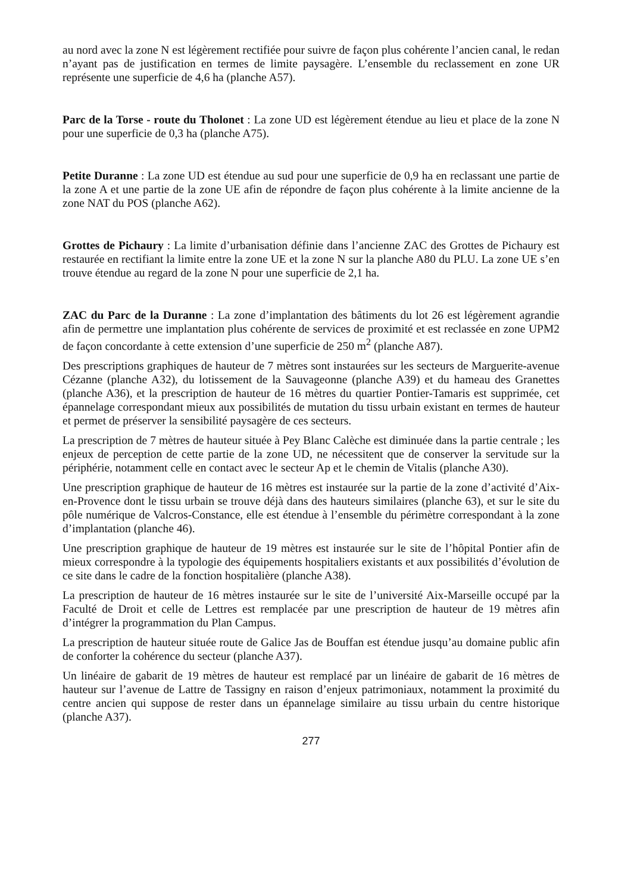au nord avec la zone N est légèrement rectifiée pour suivre de façon plus cohérente l’ancien canal, le redan n’ayant pas de justification en termes de limite paysagère. L’ensemble du reclassement en zone UR représente une superficie de 4,6 ha (planche A57).
Parc de la Torse - route du Tholonet : La zone UD est légèrement étendue au lieu et place de la zone N pour une superficie de 0,3 ha (planche A75).
Petite Duranne : La zone UD est étendue au sud pour une superficie de 0,9 ha en reclassant une partie de la zone A et une partie de la zone UE afin de répondre de façon plus cohérente à la limite ancienne de la zone NAT du POS (planche A62).
Grottes de Pichaury : La limite d’urbanisation définie dans l’ancienne ZAC des Grottes de Pichaury est restaurée en rectifiant la limite entre la zone UE et la zone N sur la planche A80 du PLU. La zone UE s’en trouve étendue au regard de la zone N pour une superficie de 2,1 ha.
ZAC du Parc de la Duranne : La zone d’implantation des bâtiments du lot 26 est légèrement agrandie afin de permettre une implantation plus cohérente de services de proximité et est reclassée en zone UPM2 de façon concordante à cette extension d’une superficie de 250 m<sup>2</sup> (planche A87).
Des prescriptions graphiques de hauteur de 7 mètres sont instaurées sur les secteurs de Marguerite-avenue Cézanne (planche A32), du lotissement de la Sauvageonne (planche A39) et du hameau des Granettes (planche A36), et la prescription de hauteur de 16 mètres du quartier Pontier-Tamaris est supprimée, cet épannelage correspondant mieux aux possibilités de mutation du tissu urbain existant en termes de hauteur et permet de préserver la sensibilité paysagère de ces secteurs.
La prescription de 7 mètres de hauteur située à Pey Blanc Calèche est diminuée dans la partie centrale ; les enjeux de perception de cette partie de la zone UD, ne nécessitent que de conserver la servitude sur la périphérie, notamment celle en contact avec le secteur Ap et le chemin de Vitalis (planche A30).
Une prescription graphique de hauteur de 16 mètres est instaurée sur la partie de la zone d’activité d’Aix-en-Provence dont le tissu urbain se trouve déjà dans des hauteurs similaires (planche 63), et sur le site du pôle numérique de Valcros-Constance, elle est étendue à l’ensemble du périmètre correspondant à la zone d’implantation (planche 46).
Une prescription graphique de hauteur de 19 mètres est instaurée sur le site de l’hôpital Pontier afin de mieux correspondre à la typologie des équipements hospitaliers existants et aux possibilités d’évolution de ce site dans le cadre de la fonction hospitalière (planche A38).
La prescription de hauteur de 16 mètres instaurée sur le site de l’université Aix-Marseille occupé par la Faculté de Droit et celle de Lettres est remplacée par une prescription de hauteur de 19 mètres afin d’intégrer la programmation du Plan Campus.
La prescription de hauteur située route de Galice Jas de Bouffan est étendue jusqu’au domaine public afin de conforter la cohérence du secteur (planche A37).
Un linéaire de gabarit de 19 mètres de hauteur est remplacé par un linéaire de gabarit de 16 mètres de hauteur sur l’avenue de Lattre de Tassigny en raison d’enjeux patrimoniaux, notamment la proximité du centre ancien qui suppose de rester dans un épannelage similaire au tissu urbain du centre historique (planche A37).
277